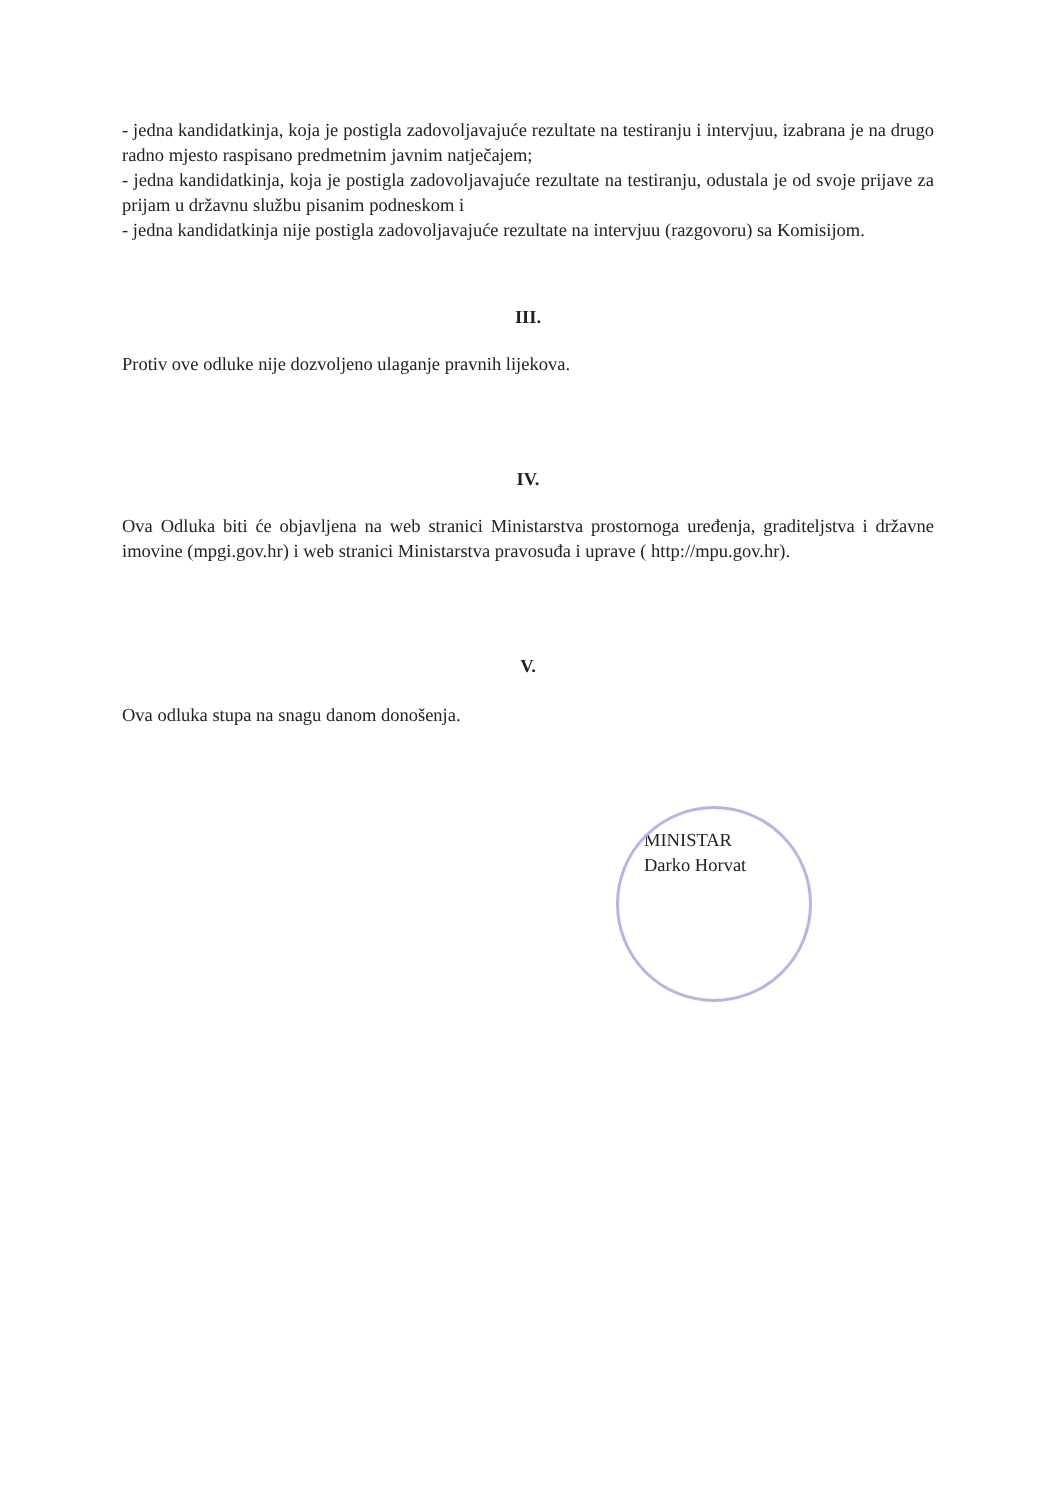- jedna kandidatkinja, koja je postigla zadovoljavajuće rezultate na testiranju i intervjuu, izabrana je na drugo radno mjesto raspisano predmetnim javnim natječajem;
- jedna kandidatkinja, koja je postigla zadovoljavajuće rezultate na testiranju, odustala je od svoje prijave za prijam u državnu službu pisanim podneskom i
- jedna kandidatkinja nije postigla zadovoljavajuće rezultate na intervjuu (razgovoru) sa Komisijom.
III.
Protiv ove odluke nije dozvoljeno ulaganje pravnih lijekova.
IV.
Ova Odluka biti će objavljena na web stranici Ministarstva prostornoga uređenja, graditeljstva i državne imovine (mpgi.gov.hr) i web stranici Ministarstva pravosuđa i uprave ( http://mpu.gov.hr).
V.
Ova odluka stupa na snagu danom donošenja.
MINISTAR
Darko Horvat